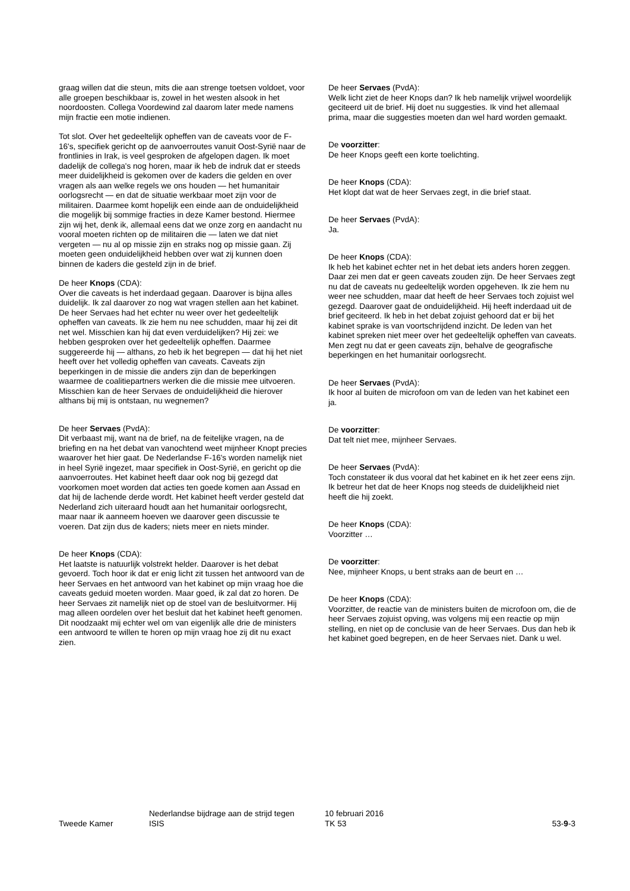graag willen dat die steun, mits die aan strenge toetsen voldoet, voor alle groepen beschikbaar is, zowel in het westen alsook in het noordoosten. Collega Voordewind zal daarom later mede namens mijn fractie een motie indienen.
Tot slot. Over het gedeeltelijk opheffen van de caveats voor de F-16's, specifiek gericht op de aanvoerroutes vanuit Oost-Syrië naar de frontlinies in Irak, is veel gesproken de afgelopen dagen. Ik moet dadelijk de collega's nog horen, maar ik heb de indruk dat er steeds meer duidelijkheid is gekomen over de kaders die gelden en over vragen als aan welke regels we ons houden — het humanitair oorlogsrecht — en dat de situatie werkbaar moet zijn voor de militairen. Daarmee komt hopelijk een einde aan de onduidelijkheid die mogelijk bij sommige fracties in deze Kamer bestond. Hiermee zijn wij het, denk ik, allemaal eens dat we onze zorg en aandacht nu vooral moeten richten op de militairen die — laten we dat niet vergeten — nu al op missie zijn en straks nog op missie gaan. Zij moeten geen onduidelijkheid hebben over wat zij kunnen doen binnen de kaders die gesteld zijn in de brief.
De heer Knops (CDA):
Over die caveats is het inderdaad gegaan. Daarover is bijna alles duidelijk. Ik zal daarover zo nog wat vragen stellen aan het kabinet. De heer Servaes had het echter nu weer over het gedeeltelijk opheffen van caveats. Ik zie hem nu nee schudden, maar hij zei dit net wel. Misschien kan hij dat even verduidelijken? Hij zei: we hebben gesproken over het gedeeltelijk opheffen. Daarmee suggereerde hij — althans, zo heb ik het begrepen — dat hij het niet heeft over het volledig opheffen van caveats. Caveats zijn beperkingen in de missie die anders zijn dan de beperkingen waarmee de coalitiepartners werken die die missie mee uitvoeren. Misschien kan de heer Servaes de onduidelijkheid die hierover althans bij mij is ontstaan, nu wegnemen?
De heer Servaes (PvdA):
Dit verbaast mij, want na de brief, na de feitelijke vragen, na de briefing en na het debat van vanochtend weet mijnheer Knopt precies waarover het hier gaat. De Nederlandse F-16's worden namelijk niet in heel Syrië ingezet, maar specifiek in Oost-Syrië, en gericht op die aanvoerroutes. Het kabinet heeft daar ook nog bij gezegd dat voorkomen moet worden dat acties ten goede komen aan Assad en dat hij de lachende derde wordt. Het kabinet heeft verder gesteld dat Nederland zich uiteraard houdt aan het humanitair oorlogsrecht, maar naar ik aanneem hoeven we daarover geen discussie te voeren. Dat zijn dus de kaders; niets meer en niets minder.
De heer Knops (CDA):
Het laatste is natuurlijk volstrekt helder. Daarover is het debat gevoerd. Toch hoor ik dat er enig licht zit tussen het antwoord van de heer Servaes en het antwoord van het kabinet op mijn vraag hoe die caveats geduid moeten worden. Maar goed, ik zal dat zo horen. De heer Servaes zit namelijk niet op de stoel van de besluitvormer. Hij mag alleen oordelen over het besluit dat het kabinet heeft genomen. Dit noodzaakt mij echter wel om van eigenlijk alle drie de ministers een antwoord te willen te horen op mijn vraag hoe zij dit nu exact zien.
De heer Servaes (PvdA):
Welk licht ziet de heer Knops dan? Ik heb namelijk vrijwel woordelijk geciteerd uit de brief. Hij doet nu suggesties. Ik vind het allemaal prima, maar die suggesties moeten dan wel hard worden gemaakt.
De voorzitter:
De heer Knops geeft een korte toelichting.
De heer Knops (CDA):
Het klopt dat wat de heer Servaes zegt, in die brief staat.
De heer Servaes (PvdA):
Ja.
De heer Knops (CDA):
Ik heb het kabinet echter net in het debat iets anders horen zeggen. Daar zei men dat er geen caveats zouden zijn. De heer Servaes zegt nu dat de caveats nu gedeeltelijk worden opgeheven. Ik zie hem nu weer nee schudden, maar dat heeft de heer Servaes toch zojuist wel gezegd. Daarover gaat de onduidelijkheid. Hij heeft inderdaad uit de brief geciteerd. Ik heb in het debat zojuist gehoord dat er bij het kabinet sprake is van voortschrijdend inzicht. De leden van het kabinet spreken niet meer over het gedeeltelijk opheffen van caveats. Men zegt nu dat er geen caveats zijn, behalve de geografische beperkingen en het humanitair oorlogsrecht.
De heer Servaes (PvdA):
Ik hoor al buiten de microfoon om van de leden van het kabinet een ja.
De voorzitter:
Dat telt niet mee, mijnheer Servaes.
De heer Servaes (PvdA):
Toch constateer ik dus vooral dat het kabinet en ik het zeer eens zijn. Ik betreur het dat de heer Knops nog steeds de duidelijkheid niet heeft die hij zoekt.
De heer Knops (CDA):
Voorzitter …
De voorzitter:
Nee, mijnheer Knops, u bent straks aan de beurt en …
De heer Knops (CDA):
Voorzitter, de reactie van de ministers buiten de microfoon om, die de heer Servaes zojuist opving, was volgens mij een reactie op mijn stelling, en niet op de conclusie van de heer Servaes. Dus dan heb ik het kabinet goed begrepen, en de heer Servaes niet. Dank u wel.
Tweede Kamer
Nederlandse bijdrage aan de strijd tegen
ISIS
10 februari 2016
TK 53
53-9-3